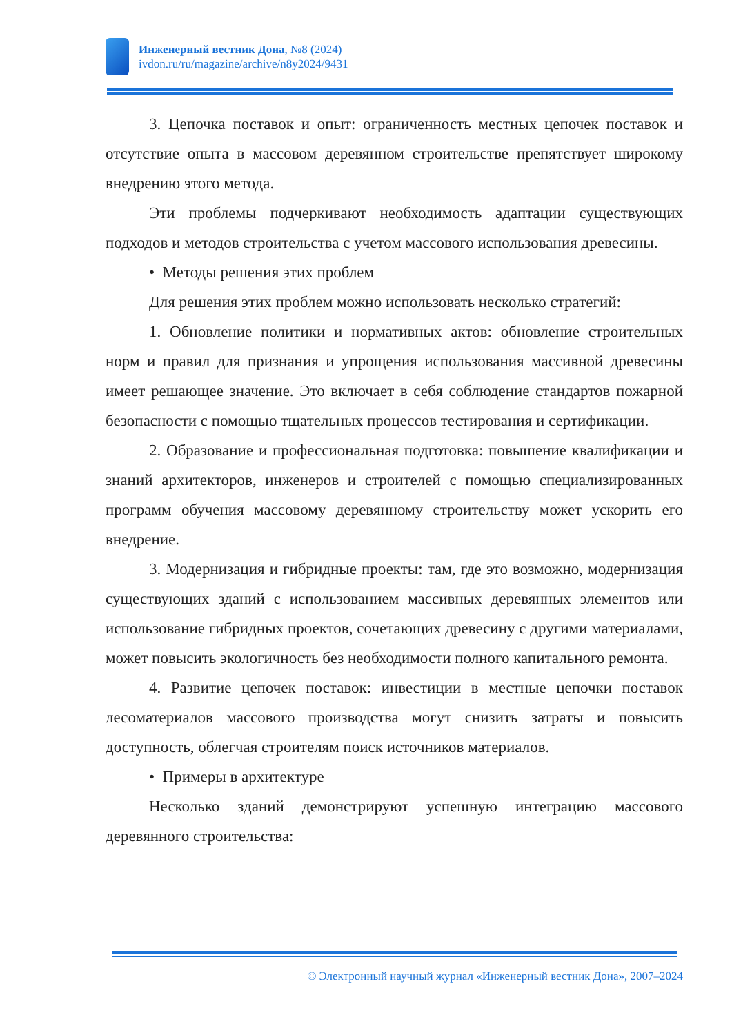Инженерный вестник Дона, №8 (2024)
ivdon.ru/ru/magazine/archive/n8y2024/9431
3. Цепочка поставок и опыт: ограниченность местных цепочек поставок и отсутствие опыта в массовом деревянном строительстве препятствует широкому внедрению этого метода.
Эти проблемы подчеркивают необходимость адаптации существующих подходов и методов строительства с учетом массового использования древесины.
• Методы решения этих проблем
Для решения этих проблем можно использовать несколько стратегий:
1. Обновление политики и нормативных актов: обновление строительных норм и правил для признания и упрощения использования массивной древесины имеет решающее значение. Это включает в себя соблюдение стандартов пожарной безопасности с помощью тщательных процессов тестирования и сертификации.
2. Образование и профессиональная подготовка: повышение квалификации и знаний архитекторов, инженеров и строителей с помощью специализированных программ обучения массовому деревянному строительству может ускорить его внедрение.
3. Модернизация и гибридные проекты: там, где это возможно, модернизация существующих зданий с использованием массивных деревянных элементов или использование гибридных проектов, сочетающих древесину с другими материалами, может повысить экологичность без необходимости полного капитального ремонта.
4. Развитие цепочек поставок: инвестиции в местные цепочки поставок лесоматериалов массового производства могут снизить затраты и повысить доступность, облегчая строителям поиск источников материалов.
• Примеры в архитектуре
Несколько зданий демонстрируют успешную интеграцию массового деревянного строительства:
© Электронный научный журнал «Инженерный вестник Дона», 2007–2024